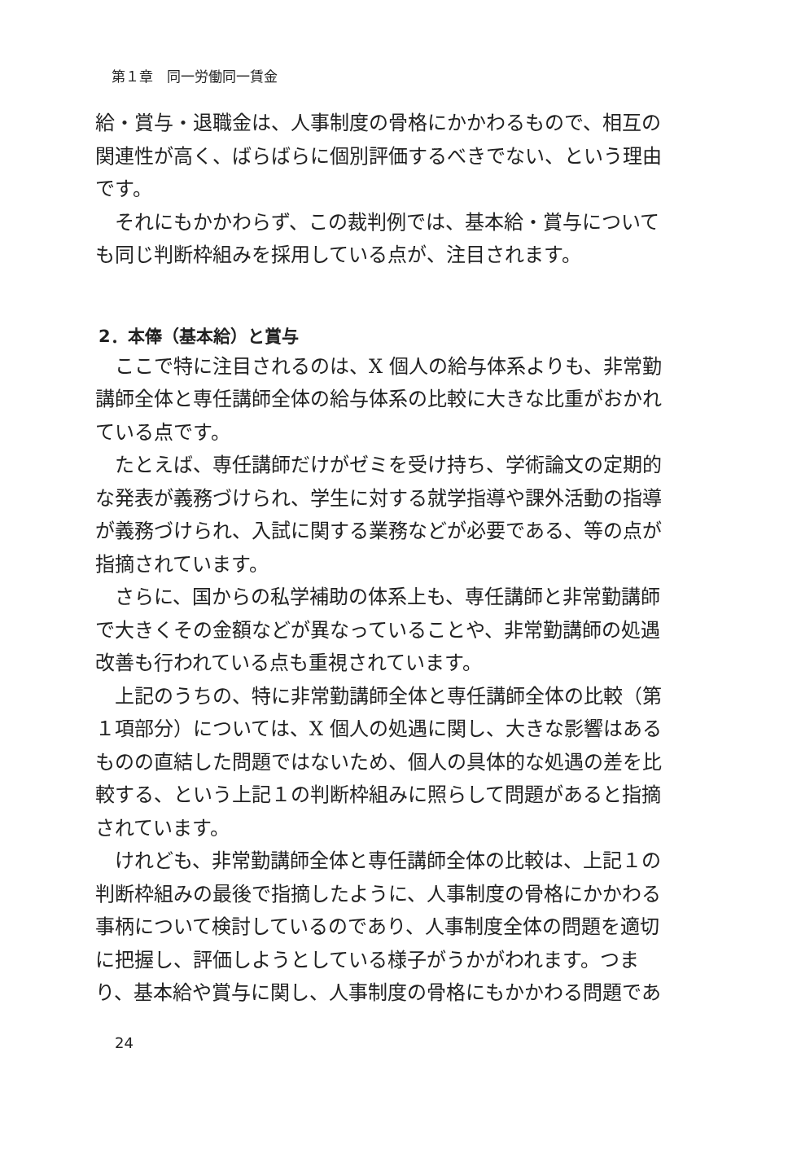第１章　同一労働同一賃金
給・賞与・退職金は、人事制度の骨格にかかわるもので、相互の関連性が高く、ばらばらに個別評価するべきでない、という理由です。
それにもかかわらず、この裁判例では、基本給・賞与についても同じ判断枠組みを採用している点が、注目されます。
2．本俸（基本給）と賞与
ここで特に注目されるのは、X 個人の給与体系よりも、非常勤講師全体と専任講師全体の給与体系の比較に大きな比重がおかれている点です。
たとえば、専任講師だけがゼミを受け持ち、学術論文の定期的な発表が義務づけられ、学生に対する就学指導や課外活動の指導が義務づけられ、入試に関する業務などが必要である、等の点が指摘されています。
さらに、国からの私学補助の体系上も、専任講師と非常勤講師で大きくその金額などが異なっていることや、非常勤講師の処遇改善も行われている点も重視されています。
上記のうちの、特に非常勤講師全体と専任講師全体の比較（第１項部分）については、X 個人の処遇に関し、大きな影響はあるものの直結した問題ではないため、個人の具体的な処遇の差を比較する、という上記１の判断枠組みに照らして問題があると指摘されています。
けれども、非常勤講師全体と専任講師全体の比較は、上記１の判断枠組みの最後で指摘したように、人事制度の骨格にかかわる事柄について検討しているのであり、人事制度全体の問題を適切に把握し、評価しようとしている様子がうかがわれます。つまり、基本給や賞与に関し、人事制度の骨格にもかかわる問題であ
24